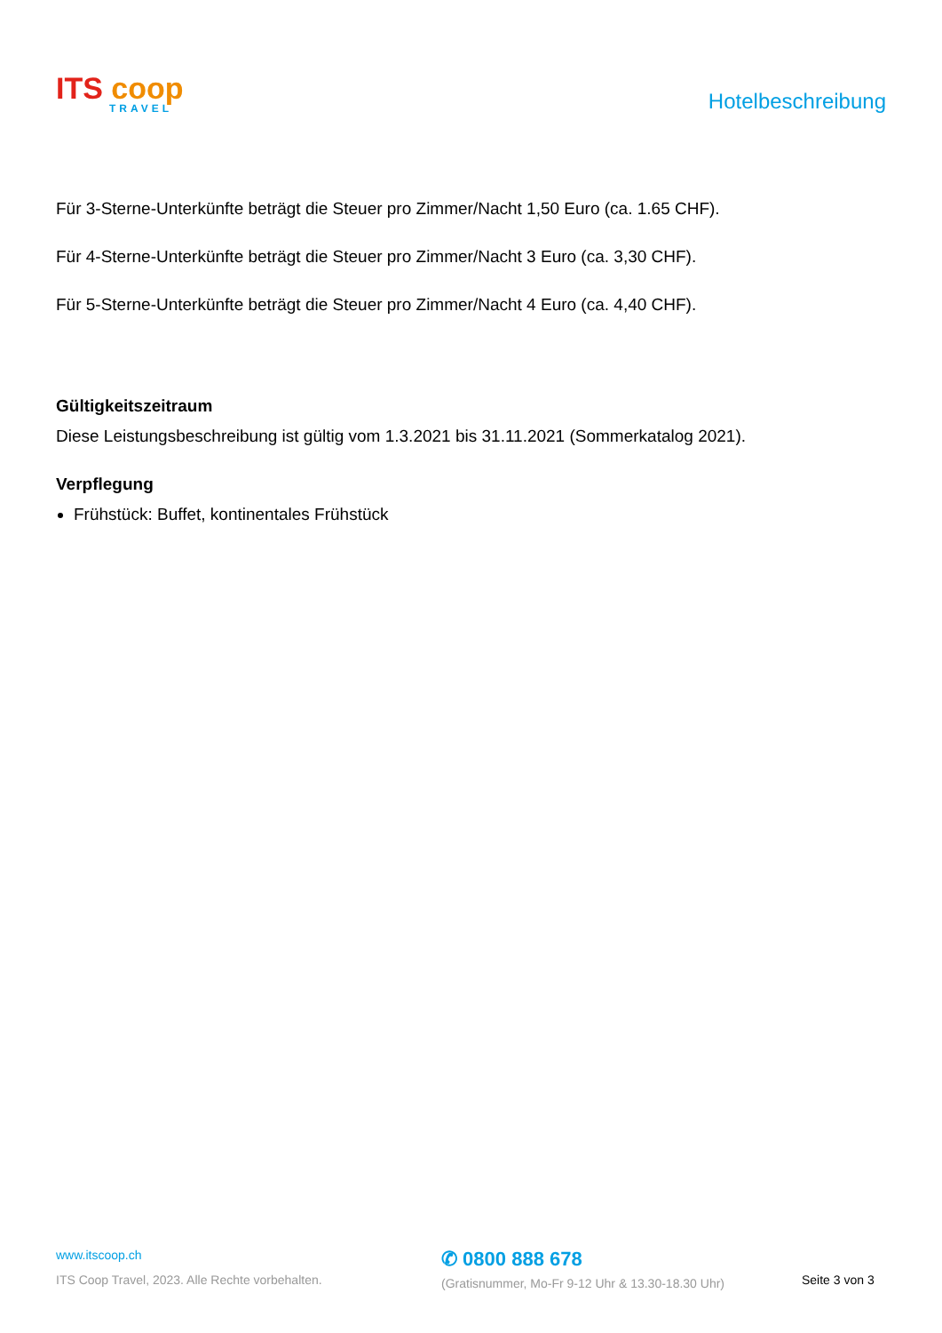ITS coop
TRAVEL
Hotelbeschreibung
Für 3-Sterne-Unterkünfte beträgt die Steuer pro Zimmer/Nacht 1,50 Euro (ca. 1.65 CHF).
Für 4-Sterne-Unterkünfte beträgt die Steuer pro Zimmer/Nacht 3 Euro (ca. 3,30 CHF).
Für 5-Sterne-Unterkünfte beträgt die Steuer pro Zimmer/Nacht 4 Euro (ca. 4,40 CHF).
Gültigkeitszeitraum
Diese Leistungsbeschreibung ist gültig vom 1.3.2021 bis 31.11.2021 (Sommerkatalog 2021).
Verpflegung
Frühstück: Buffet, kontinentales Frühstück
www.itscoop.ch
ITS Coop Travel, 2023. Alle Rechte vorbehalten.
✆ 0800 888 678
(Gratisnummer, Mo-Fr 9-12 Uhr & 13.30-18.30 Uhr)
Seite 3 von 3